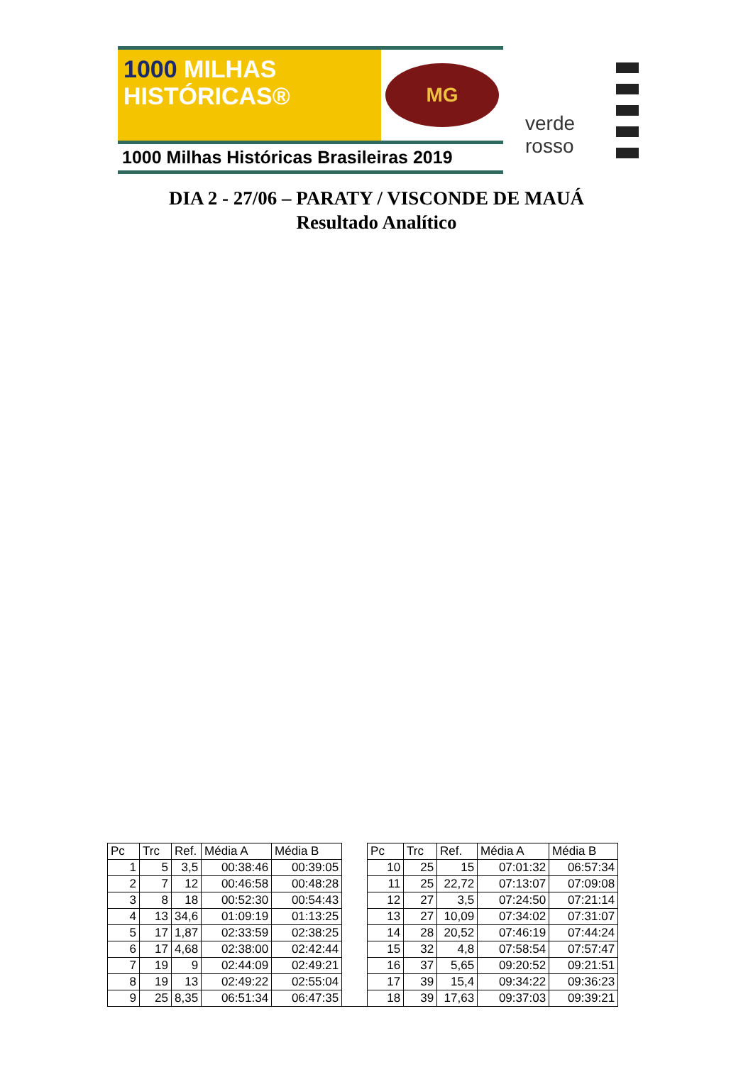1000 MILHAS
HISTÓRICAS®
MG
1000 Milhas Históricas Brasileiras 2019
verde
rosso
DIA 2 - 27/06 – PARATY / VISCONDE DE MAUÁ
Resultado Analítico
| Pc | Trc | Ref. | Média A | Média B | | Pc | Trc | Ref. | Média A | Média B |
| --- | --- | --- | --- | --- | --- | --- | --- | --- | --- | --- |
| 1 | 5 | 3,5 | 00:38:46 | 00:39:05 | | 10 | 25 | 15 | 07:01:32 | 06:57:34 |
| 2 | 7 | 12 | 00:46:58 | 00:48:28 | | 11 | 25 | 22,72 | 07:13:07 | 07:09:08 |
| 3 | 8 | 18 | 00:52:30 | 00:54:43 | | 12 | 27 | 3,5 | 07:24:50 | 07:21:14 |
| 4 | 13 | 34,6 | 01:09:19 | 01:13:25 | | 13 | 27 | 10,09 | 07:34:02 | 07:31:07 |
| 5 | 17 | 1,87 | 02:33:59 | 02:38:25 | | 14 | 28 | 20,52 | 07:46:19 | 07:44:24 |
| 6 | 17 | 4,68 | 02:38:00 | 02:42:44 | | 15 | 32 | 4,8 | 07:58:54 | 07:57:47 |
| 7 | 19 | 9 | 02:44:09 | 02:49:21 | | 16 | 37 | 5,65 | 09:20:52 | 09:21:51 |
| 8 | 19 | 13 | 02:49:22 | 02:55:04 | | 17 | 39 | 15,4 | 09:34:22 | 09:36:23 |
| 9 | 25 | 8,35 | 06:51:34 | 06:47:35 | | 18 | 39 | 17,63 | 09:37:03 | 09:39:21 |